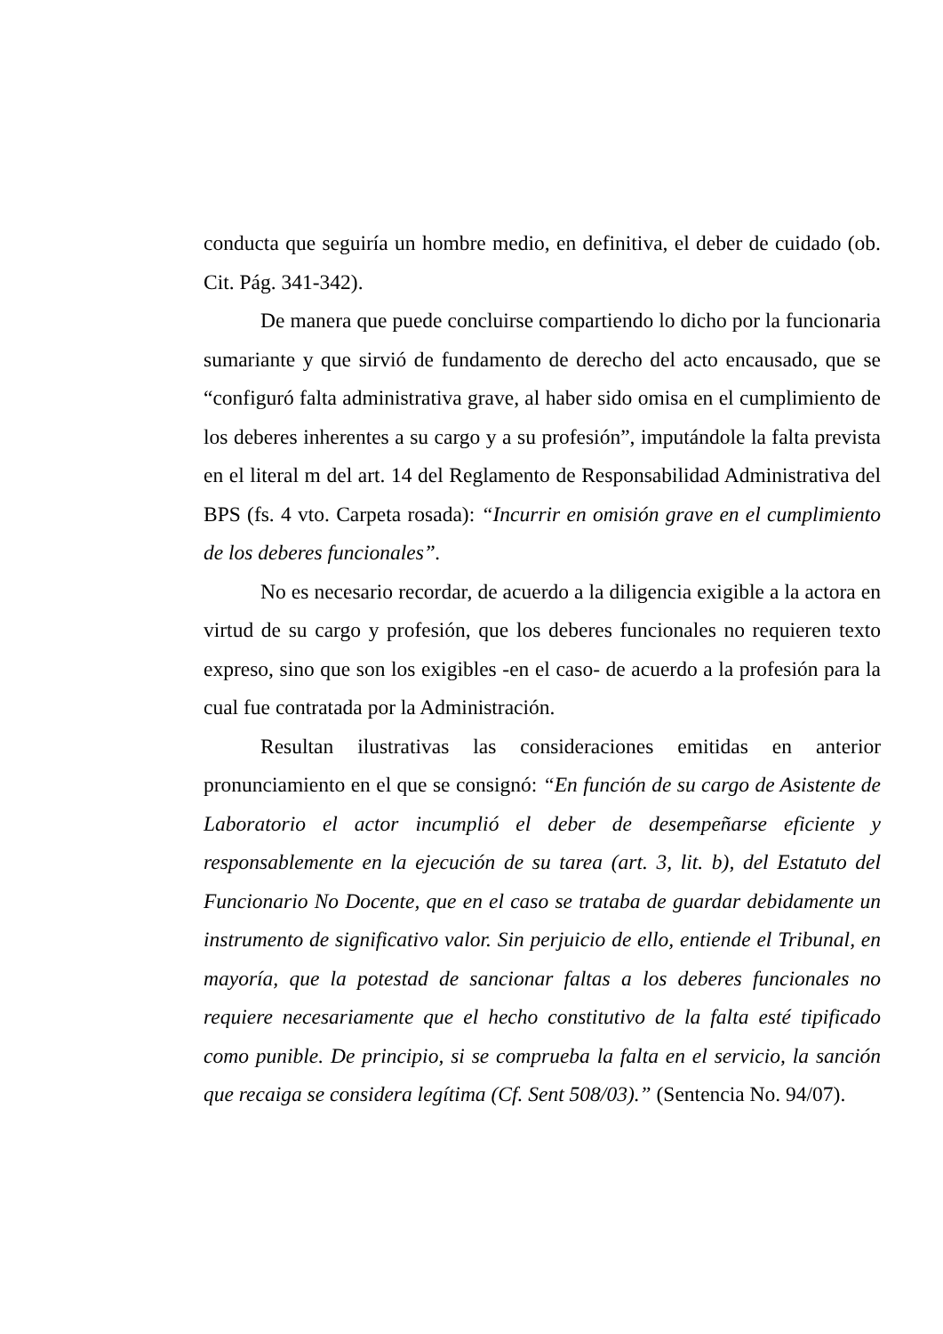conducta que seguiría un hombre medio, en definitiva, el deber de cuidado (ob. Cit. Pág. 341-342).
De manera que puede concluirse compartiendo lo dicho por la funcionaria sumariante y que sirvió de fundamento de derecho del acto encausado, que se “configuró falta administrativa grave, al haber sido omisa en el cumplimiento de los deberes inherentes a su cargo y a su profesión”, imputándole la falta prevista en el literal m del art. 14 del Reglamento de Responsabilidad Administrativa del BPS (fs. 4 vto. Carpeta rosada): “Incurrir en omisión grave en el cumplimiento de los deberes funcionales”.
No es necesario recordar, de acuerdo a la diligencia exigible a la actora en virtud de su cargo y profesión, que los deberes funcionales no requieren texto expreso, sino que son los exigibles -en el caso- de acuerdo a la profesión para la cual fue contratada por la Administración.
Resultan ilustrativas las consideraciones emitidas en anterior pronunciamiento en el que se consignó: “En función de su cargo de Asistente de Laboratorio el actor incumplió el deber de desempeñarse eficiente y responsablemente en la ejecución de su tarea (art. 3, lit. b), del Estatuto del Funcionario No Docente, que en el caso se trataba de guardar debidamente un instrumento de significativo valor. Sin perjuicio de ello, entiende el Tribunal, en mayoría, que la potestad de sancionar faltas a los deberes funcionales no requiere necesariamente que el hecho constitutivo de la falta esté tipificado como punible. De principio, si se comprueba la falta en el servicio, la sanción que recaiga se considera legítima (Cf. Sent 508/03).” (Sentencia No. 94/07).